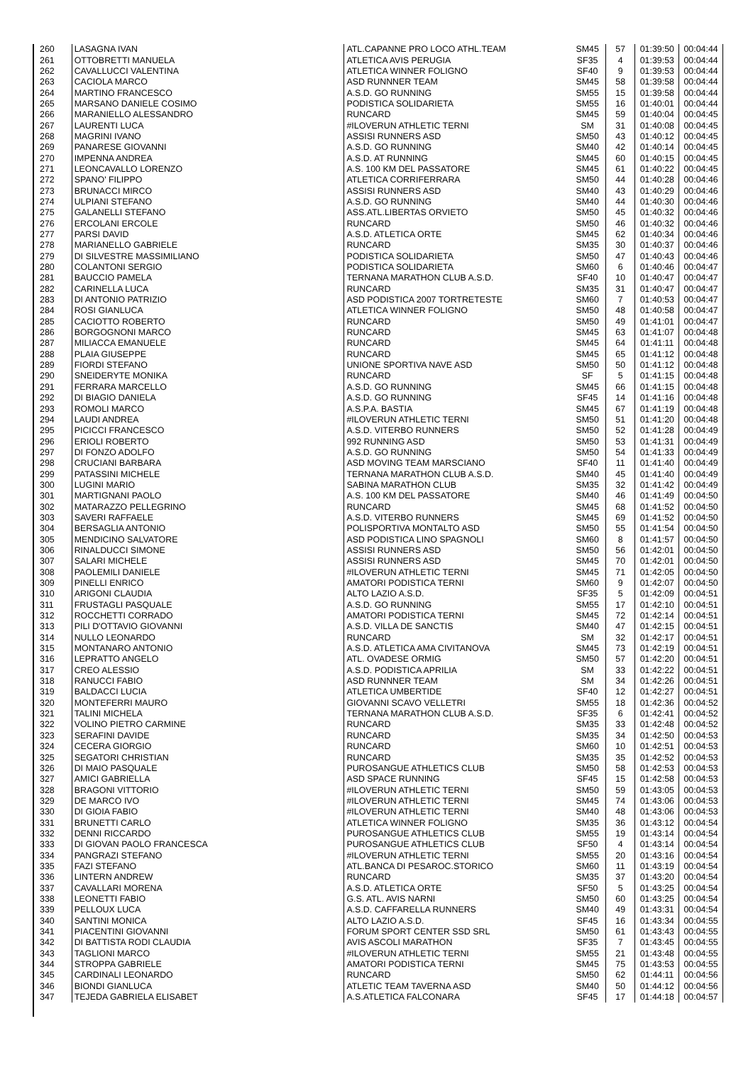| 260 | LASAGNA IVAN | ATL.CAPANNE PRO LOCO ATHL.TEAM | SM45 | 57 | 01:39:50 | 00:04:44 |
| 261 | OTTOBRETTI MANUELA | ATLETICA AVIS PERUGIA | SF35 | 4 | 01:39:53 | 00:04:44 |
| 262 | CAVALLUCCI VALENTINA | ATLETICA WINNER FOLIGNO | SF40 | 9 | 01:39:53 | 00:04:44 |
| 263 | CACIOLA MARCO | ASD RUNNNER TEAM | SM45 | 58 | 01:39:58 | 00:04:44 |
| 264 | MARTINO FRANCESCO | A.S.D. GO RUNNING | SM55 | 15 | 01:39:58 | 00:04:44 |
| 265 | MARSANO DANIELE COSIMO | PODISTICA SOLIDARIETA | SM55 | 16 | 01:40:01 | 00:04:44 |
| 266 | MARANIELLO ALESSANDRO | RUNCARD | SM45 | 59 | 01:40:04 | 00:04:45 |
| 267 | LAURENTI LUCA | #ILOVERUN ATHLETIC TERNI | SM | 31 | 01:40:08 | 00:04:45 |
| 268 | MAGRINI IVANO | ASSISI RUNNERS ASD | SM50 | 43 | 01:40:12 | 00:04:45 |
| 269 | PANARESE GIOVANNI | A.S.D. GO RUNNING | SM40 | 42 | 01:40:14 | 00:04:45 |
| 270 | IMPENNA ANDREA | A.S.D. AT RUNNING | SM45 | 60 | 01:40:15 | 00:04:45 |
| 271 | LEONCAVALLO LORENZO | A.S. 100 KM DEL PASSATORE | SM45 | 61 | 01:40:22 | 00:04:45 |
| 272 | SPANO' FILIPPO | ATLETICA CORRIFERRARA | SM50 | 44 | 01:40:28 | 00:04:46 |
| 273 | BRUNACCI MIRCO | ASSISI RUNNERS ASD | SM40 | 43 | 01:40:29 | 00:04:46 |
| 274 | ULPIANI STEFANO | A.S.D. GO RUNNING | SM40 | 44 | 01:40:30 | 00:04:46 |
| 275 | GALANELLI STEFANO | ASS.ATL.LIBERTAS ORVIETO | SM50 | 45 | 01:40:32 | 00:04:46 |
| 276 | ERCOLANI ERCOLE | RUNCARD | SM50 | 46 | 01:40:32 | 00:04:46 |
| 277 | PARSI DAVID | A.S.D. ATLETICA ORTE | SM45 | 62 | 01:40:34 | 00:04:46 |
| 278 | MARIANELLO GABRIELE | RUNCARD | SM35 | 30 | 01:40:37 | 00:04:46 |
| 279 | DI SILVESTRE MASSIMILIANO | PODISTICA SOLIDARIETA | SM50 | 47 | 01:40:43 | 00:04:46 |
| 280 | COLANTONI SERGIO | PODISTICA SOLIDARIETA | SM60 | 6 | 01:40:46 | 00:04:47 |
| 281 | BAUCCIO PAMELA | TERNANA MARATHON CLUB A.S.D. | SF40 | 10 | 01:40:47 | 00:04:47 |
| 282 | CARINELLA LUCA | RUNCARD | SM35 | 31 | 01:40:47 | 00:04:47 |
| 283 | DI ANTONIO PATRIZIO | ASD PODISTICA 2007 TORTRETESTE | SM60 | 7 | 01:40:53 | 00:04:47 |
| 284 | ROSI GIANLUCA | ATLETICA WINNER FOLIGNO | SM50 | 48 | 01:40:58 | 00:04:47 |
| 285 | CACIOTTO ROBERTO | RUNCARD | SM50 | 49 | 01:41:01 | 00:04:47 |
| 286 | BORGOGNONI MARCO | RUNCARD | SM45 | 63 | 01:41:07 | 00:04:48 |
| 287 | MILIACCA EMANUELE | RUNCARD | SM45 | 64 | 01:41:11 | 00:04:48 |
| 288 | PLAIA GIUSEPPE | RUNCARD | SM45 | 65 | 01:41:12 | 00:04:48 |
| 289 | FIORDI STEFANO | UNIONE SPORTIVA NAVE ASD | SM50 | 50 | 01:41:12 | 00:04:48 |
| 290 | SNEIDERYTE MONIKA | RUNCARD | SF | 5 | 01:41:15 | 00:04:48 |
| 291 | FERRARA MARCELLO | A.S.D. GO RUNNING | SM45 | 66 | 01:41:15 | 00:04:48 |
| 292 | DI BIAGIO DANIELA | A.S.D. GO RUNNING | SF45 | 14 | 01:41:16 | 00:04:48 |
| 293 | ROMOLI MARCO | A.S.P.A. BASTIA | SM45 | 67 | 01:41:19 | 00:04:48 |
| 294 | LAUDI ANDREA | #ILOVERUN ATHLETIC TERNI | SM50 | 51 | 01:41:20 | 00:04:48 |
| 295 | PICICCI FRANCESCO | A.S.D. VITERBO RUNNERS | SM50 | 52 | 01:41:28 | 00:04:49 |
| 296 | ERIOLI ROBERTO | 992 RUNNING ASD | SM50 | 53 | 01:41:31 | 00:04:49 |
| 297 | DI FONZO ADOLFO | A.S.D. GO RUNNING | SM50 | 54 | 01:41:33 | 00:04:49 |
| 298 | CRUCIANI BARBARA | ASD MOVING TEAM MARSCIANO | SF40 | 11 | 01:41:40 | 00:04:49 |
| 299 | PATASSINI MICHELE | TERNANA MARATHON CLUB A.S.D. | SM40 | 45 | 01:41:40 | 00:04:49 |
| 300 | LUGINI MARIO | SABINA MARATHON CLUB | SM35 | 32 | 01:41:42 | 00:04:49 |
| 301 | MARTIGNANI PAOLO | A.S. 100 KM DEL PASSATORE | SM40 | 46 | 01:41:49 | 00:04:50 |
| 302 | MATARAZZO PELLEGRINO | RUNCARD | SM45 | 68 | 01:41:52 | 00:04:50 |
| 303 | SAVERI RAFFAELE | A.S.D. VITERBO RUNNERS | SM45 | 69 | 01:41:52 | 00:04:50 |
| 304 | BERSAGLIA ANTONIO | POLISPORTIVA MONTALTO ASD | SM50 | 55 | 01:41:54 | 00:04:50 |
| 305 | MENDICINO SALVATORE | ASD PODISTICA LINO SPAGNOLI | SM60 | 8 | 01:41:57 | 00:04:50 |
| 306 | RINALDUCCI SIMONE | ASSISI RUNNERS ASD | SM50 | 56 | 01:42:01 | 00:04:50 |
| 307 | SALARI MICHELE | ASSISI RUNNERS ASD | SM45 | 70 | 01:42:01 | 00:04:50 |
| 308 | PAOLEMILI DANIELE | #ILOVERUN ATHLETIC TERNI | SM45 | 71 | 01:42:05 | 00:04:50 |
| 309 | PINELLI ENRICO | AMATORI PODISTICA TERNI | SM60 | 9 | 01:42:07 | 00:04:50 |
| 310 | ARIGONI CLAUDIA | ALTO LAZIO A.S.D. | SF35 | 5 | 01:42:09 | 00:04:51 |
| 311 | FRUSTAGLI PASQUALE | A.S.D. GO RUNNING | SM55 | 17 | 01:42:10 | 00:04:51 |
| 312 | ROCCHETTI CORRADO | AMATORI PODISTICA TERNI | SM45 | 72 | 01:42:14 | 00:04:51 |
| 313 | PILI D'OTTAVIO GIOVANNI | A.S.D. VILLA DE SANCTIS | SM40 | 47 | 01:42:15 | 00:04:51 |
| 314 | NULLO LEONARDO | RUNCARD | SM | 32 | 01:42:17 | 00:04:51 |
| 315 | MONTANARO ANTONIO | A.S.D. ATLETICA AMA CIVITANOVA | SM45 | 73 | 01:42:19 | 00:04:51 |
| 316 | LEPRATTO ANGELO | ATL. OVADESE ORMIG | SM50 | 57 | 01:42:20 | 00:04:51 |
| 317 | CREO ALESSIO | A.S.D. PODISTICA APRILIA | SM | 33 | 01:42:22 | 00:04:51 |
| 318 | RANUCCI FABIO | ASD RUNNNER TEAM | SM | 34 | 01:42:26 | 00:04:51 |
| 319 | BALDACCI LUCIA | ATLETICA UMBERTIDE | SF40 | 12 | 01:42:27 | 00:04:51 |
| 320 | MONTEFERRI MAURO | GIOVANNI SCAVO VELLETRI | SM55 | 18 | 01:42:36 | 00:04:52 |
| 321 | TALINI MICHELA | TERNANA MARATHON CLUB A.S.D. | SF35 | 6 | 01:42:41 | 00:04:52 |
| 322 | VOLINO PIETRO CARMINE | RUNCARD | SM35 | 33 | 01:42:48 | 00:04:52 |
| 323 | SERAFINI DAVIDE | RUNCARD | SM35 | 34 | 01:42:50 | 00:04:53 |
| 324 | CECERA GIORGIO | RUNCARD | SM60 | 10 | 01:42:51 | 00:04:53 |
| 325 | SEGATORI CHRISTIAN | RUNCARD | SM35 | 35 | 01:42:52 | 00:04:53 |
| 326 | DI MAIO PASQUALE | PUROSANGUE ATHLETICS CLUB | SM50 | 58 | 01:42:53 | 00:04:53 |
| 327 | AMICI GABRIELLA | ASD SPACE RUNNING | SF45 | 15 | 01:42:58 | 00:04:53 |
| 328 | BRAGONI VITTORIO | #ILOVERUN ATHLETIC TERNI | SM50 | 59 | 01:43:05 | 00:04:53 |
| 329 | DE MARCO IVO | #ILOVERUN ATHLETIC TERNI | SM45 | 74 | 01:43:06 | 00:04:53 |
| 330 | DI GIOIA FABIO | #ILOVERUN ATHLETIC TERNI | SM40 | 48 | 01:43:06 | 00:04:53 |
| 331 | BRUNETTI CARLO | ATLETICA WINNER FOLIGNO | SM35 | 36 | 01:43:12 | 00:04:54 |
| 332 | DENNI RICCARDO | PUROSANGUE ATHLETICS CLUB | SM55 | 19 | 01:43:14 | 00:04:54 |
| 333 | DI GIOVAN PAOLO FRANCESCA | PUROSANGUE ATHLETICS CLUB | SF50 | 4 | 01:43:14 | 00:04:54 |
| 334 | PANGRAZI STEFANO | #ILOVERUN ATHLETIC TERNI | SM55 | 20 | 01:43:16 | 00:04:54 |
| 335 | FAZI STEFANO | ATL.BANCA DI PESAROC.STORICO | SM60 | 11 | 01:43:19 | 00:04:54 |
| 336 | LINTERN ANDREW | RUNCARD | SM35 | 37 | 01:43:20 | 00:04:54 |
| 337 | CAVALLARI MORENA | A.S.D. ATLETICA ORTE | SF50 | 5 | 01:43:25 | 00:04:54 |
| 338 | LEONETTI FABIO | G.S. ATL. AVIS NARNI | SM50 | 60 | 01:43:25 | 00:04:54 |
| 339 | PELLOUX LUCA | A.S.D. CAFFARELLA RUNNERS | SM40 | 49 | 01:43:31 | 00:04:54 |
| 340 | SANTINI MONICA | ALTO LAZIO A.S.D. | SF45 | 16 | 01:43:34 | 00:04:55 |
| 341 | PIACENTINI GIOVANNI | FORUM SPORT CENTER SSD SRL | SM50 | 61 | 01:43:43 | 00:04:55 |
| 342 | DI BATTISTA RODI CLAUDIA | AVIS ASCOLI MARATHON | SF35 | 7 | 01:43:45 | 00:04:55 |
| 343 | TAGLIONI MARCO | #ILOVERUN ATHLETIC TERNI | SM55 | 21 | 01:43:48 | 00:04:55 |
| 344 | STROPPA GABRIELE | AMATORI PODISTICA TERNI | SM45 | 75 | 01:43:53 | 00:04:55 |
| 345 | CARDINALI LEONARDO | RUNCARD | SM50 | 62 | 01:44:11 | 00:04:56 |
| 346 | BIONDI GIANLUCA | ATLETIC TEAM TAVERNA ASD | SM40 | 50 | 01:44:12 | 00:04:56 |
| 347 | TEJEDA GABRIELA ELISABET | A.S.ATLETICA FALCONARA | SF45 | 17 | 01:44:18 | 00:04:57 |